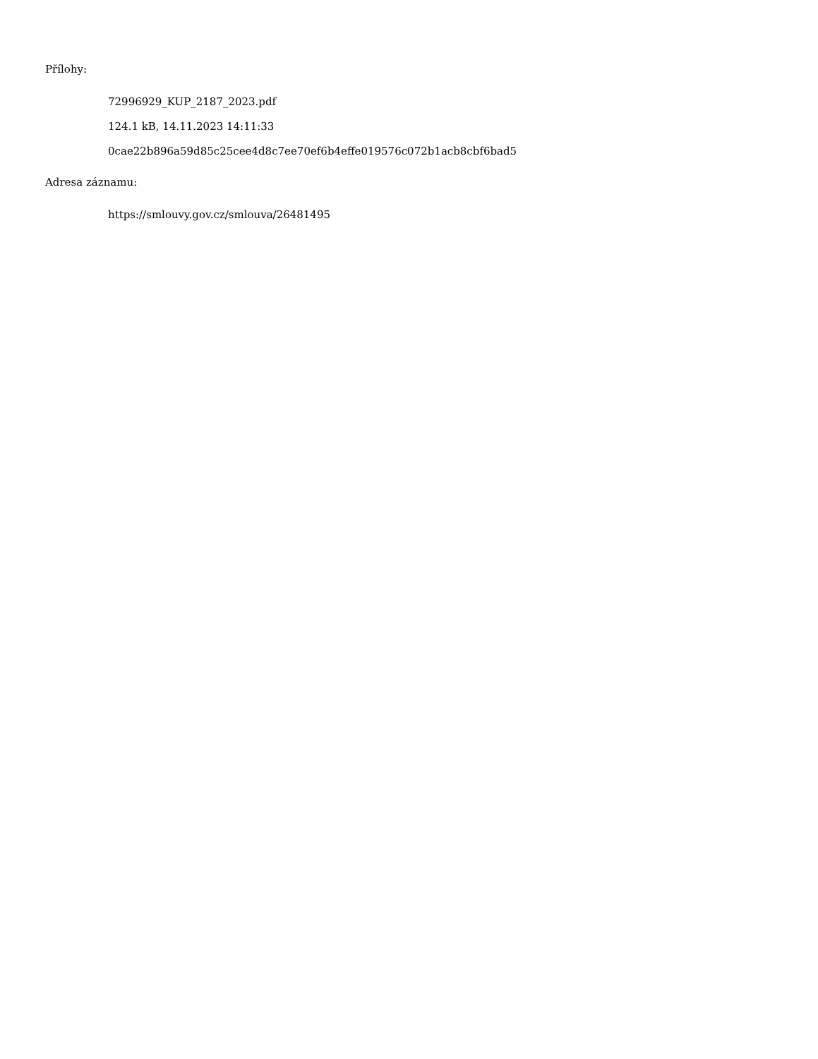Přílohy:
72996929_KUP_2187_2023.pdf
124.1 kB, 14.11.2023 14:11:33
0cae22b896a59d85c25cee4d8c7ee70ef6b4effe019576c072b1acb8cbf6bad5
Adresa záznamu:
https://smlouvy.gov.cz/smlouva/26481495